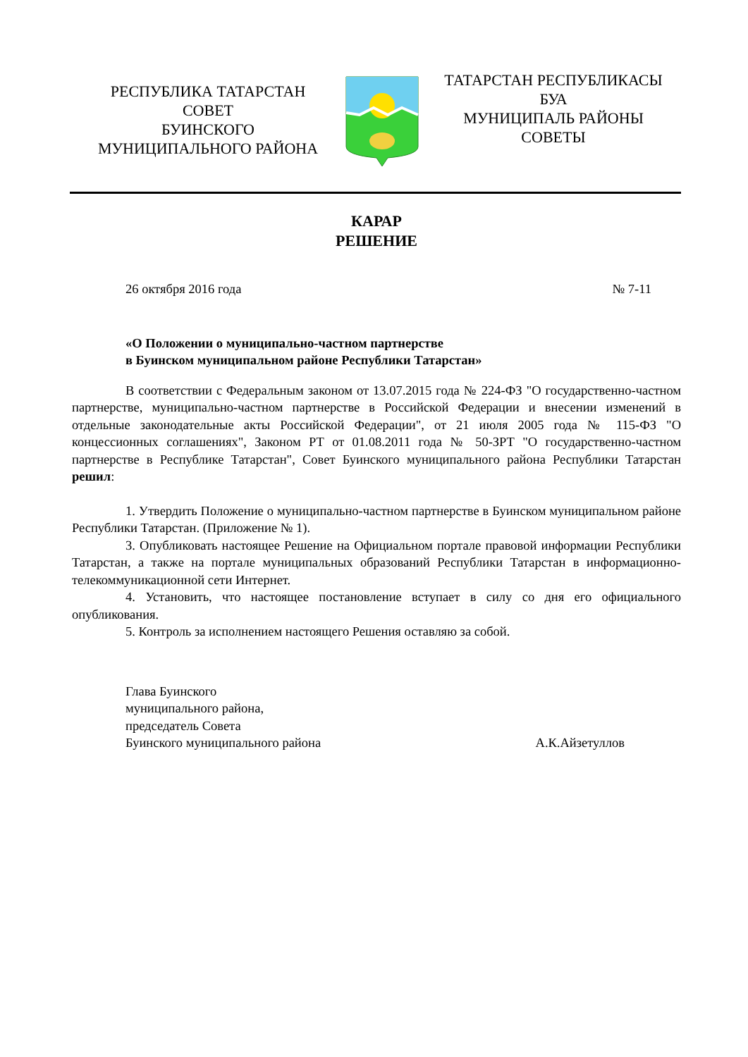РЕСПУБЛИКА ТАТАРСТАН
СОВЕТ
БУИНСКОГО
МУНИЦИПАЛЬНОГО РАЙОНА
ТАТАРСТАН РЕСПУБЛИКАСЫ
БУА
МУНИЦИПАЛЬ РАЙОНЫ
СОВЕТЫ
КАРАР
РЕШЕНИЕ
26 октября 2016 года № 7-11
«О Положении о муниципально-частном партнерстве
в Буинском муниципальном районе Республики Татарстан»
В соответствии с Федеральным законом от 13.07.2015 года № 224-ФЗ "О государственно-частном партнерстве, муниципально-частном партнерстве в Российской Федерации и внесении изменений в отдельные законодательные акты Российской Федерации", от 21 июля 2005 года № 115-ФЗ "О концессионных соглашениях", Законом РТ от 01.08.2011 года № 50-ЗРТ "О государственно-частном партнерстве в Республике Татарстан", Совет Буинского муниципального района Республики Татарстан решил:
1. Утвердить Положение о муниципально-частном партнерстве в Буинском муниципальном районе Республики Татарстан. (Приложение № 1).
3. Опубликовать настоящее Решение на Официальном портале правовой информации Республики Татарстан, а также на портале муниципальных образований Республики Татарстан в информационно-телекоммуникационной сети Интернет.
4. Установить, что настоящее постановление вступает в силу со дня его официального опубликования.
5. Контроль за исполнением настоящего Решения оставляю за собой.
Глава Буинского
муниципального района,
председатель Совета
Буинского муниципального района А.К.Айзетуллов